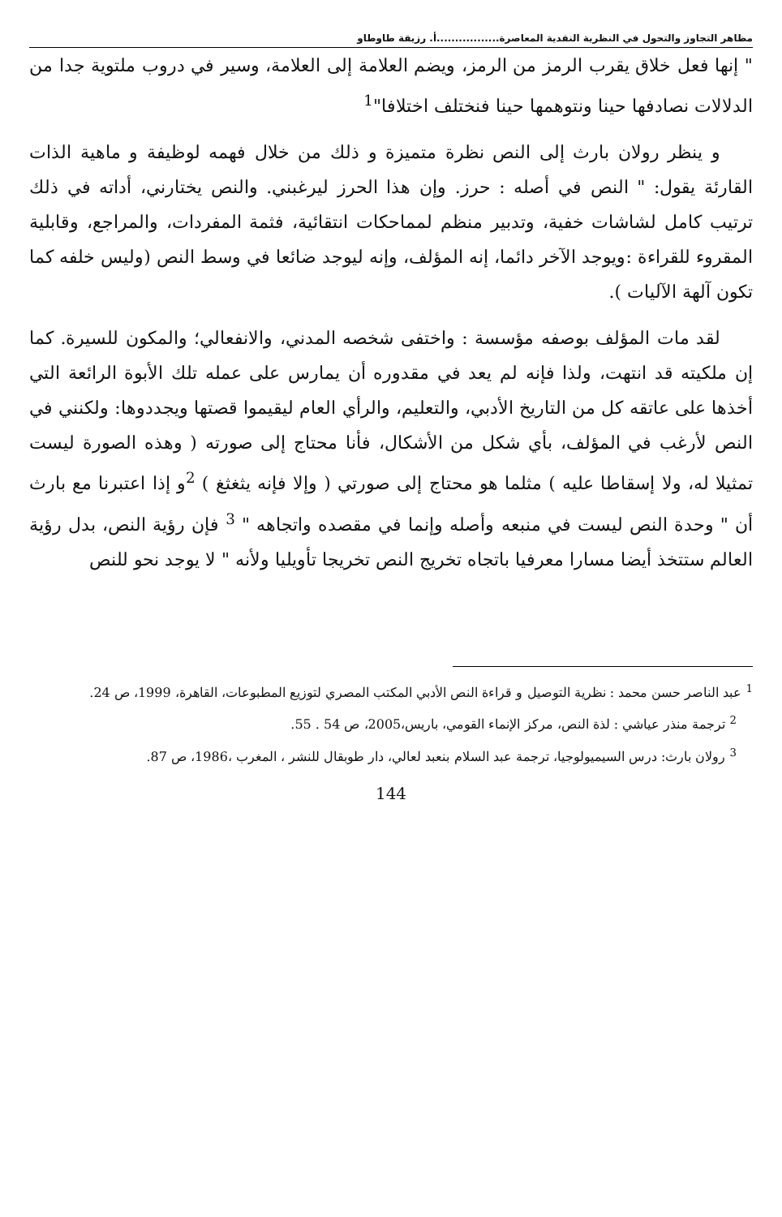مظاهر التجاوز والتحول في النظرية النقدية المعاصرة.................أ. رزيقة طاوطاو
" إنها فعل خلاق يقرب الرمز من الرمز، ويضم العلامة إلى العلامة، وسير في دروب ملتوية جدا من الدلالات نصادفها حينا ونتوهمها حينا فنختلف اختلافا"<sup>1</sup>
و ينظر رولان بارث إلى النص نظرة متميزة و ذلك من خلال فهمه لوظيفة و ماهية الذات القارئة يقول: " النص في أصله : حرز. وإن هذا الحرز ليرغبني. والنص يختارني، أداته في ذلك ترتيب كامل لشاشات خفية، وتدبير منظم لمماحكات انتقائية، فثمة المفردات، والمراجع، وقابلية المقروء للقراءة :ويوجد الآخر دائما، إنه المؤلف، وإنه ليوجد ضائعا في وسط النص (وليس خلفه كما تكون آلهة الآليات ).
لقد مات المؤلف بوصفه مؤسسة : واختفى شخصه المدني، والانفعالي؛ والمكون للسيرة. كما إن ملكيته قد انتهت، ولذا فإنه لم يعد في مقدوره أن يمارس على عمله تلك الأبوة الرائعة التي أخذها على عاتقه كل من التاريخ الأدبي، والتعليم، والرأي العام ليقيموا قصتها ويجددوها: ولكنني في النص لأرغب في المؤلف، بأي شكل من الأشكال، فأنا محتاج إلى صورته ( وهذه الصورة ليست تمثيلا له، ولا إسقاطا عليه ) مثلما هو محتاج إلى صورتي ( وإلا فإنه يثغثغ ) <sup>2</sup>و إذا اعتبرنا مع بارث أن " وحدة النص ليست في منبعه وأصله وإنما في مقصده واتجاهه " <sup>3</sup> فإن رؤية النص، بدل رؤية العالم ستتخذ أيضا مسارا معرفيا باتجاه تخريج النص تخريجا تأويليا ولأنه " لا يوجد نحو للنص
<sup>1</sup> عبد الناصر حسن محمد : نظرية التوصيل و قراءة النص الأدبي المكتب المصري لتوزيع المطبوعات، القاهرة، 1999، ص 24.
<sup>2</sup> ترجمة منذر عياشي : لذة النص، مركز الإنماء القومي، باريس،2005، ص 54 . 55.
<sup>3</sup> رولان بارث: درس السيميولوجيا، ترجمة عبد السلام بنعبد لعالي، دار طوبقال للنشر ، المغرب ،1986، ص 87.
144